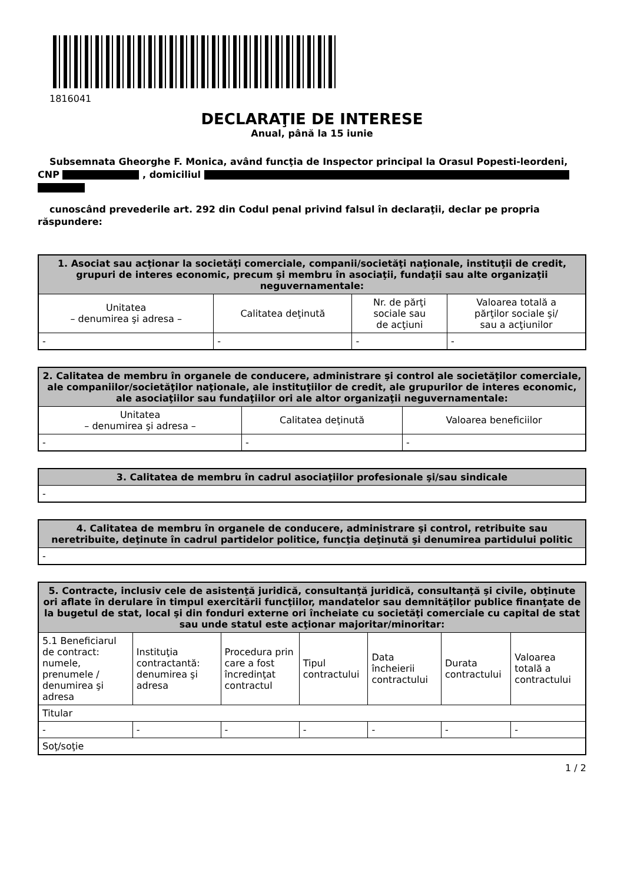1816041
DECLARAŢIE DE INTERESE
Anual, până la 15 iunie
Subsemnata Gheorghe F. Monica, având funcţia de Inspector principal la Orasul Popesti-leordeni, CNP , domiciliul
cunoscând prevederile art. 292 din Codul penal privind falsul în declaraţii, declar pe propria răspundere:
| 1. Asociat sau acţionar la societăţi comerciale, companii/societăţi naţionale, instituţii de credit, grupuri de interes economic, precum şi membru în asociaţii, fundaţii sau alte organizaţii neguvernamentale: | | | |
| --- | --- | --- | --- |
| Unitatea – denumirea şi adresa – | Calitatea deţinută | Nr. de părţi sociale sau de acţiuni | Valoarea totală a părţilor sociale şi/ sau a acţiunilor |
| - | - | - | - |
| 2. Calitatea de membru în organele de conducere, administrare şi control ale societăţilor comerciale, ale companiilor/societăţilor naţionale, ale instituţiilor de credit, ale grupurilor de interes economic, ale asociaţiilor sau fundaţiilor ori ale altor organizaţii neguvernamentale: | | |
| --- | --- | --- |
| Unitatea – denumirea şi adresa – | Calitatea deţinută | Valoarea beneficiilor |
| - | - | - |
| 3. Calitatea de membru în cadrul asociaţiilor profesionale şi/sau sindicale |
| --- |
| - |
| 4. Calitatea de membru în organele de conducere, administrare şi control, retribuite sau neretribuite, deţinute în cadrul partidelor politice, funcţia deţinută şi denumirea partidului politic |
| --- |
| - |
| 5. Contracte, inclusiv cele de asistenţă juridică, consultanţă juridică, consultanţă şi civile, obţinute ori aflate în derulare în timpul exercitării funcţiilor, mandatelor sau demnităţilor publice finanţate de la bugetul de stat, local şi din fonduri externe ori încheiate cu societăţi comerciale cu capital de stat sau unde statul este acţionar majoritar/minoritar: | | | | | | |
| --- | --- | --- | --- | --- | --- | --- |
| 5.1 Beneficiarul de contract: numele, prenumele / denumirea şi adresa | Instituţia contractantă: denumirea şi adresa | Procedura prin care a fost încredinţat contractul | Tipul contractului | Data încheierii contractului | Durata contractului | Valoarea totală a contractului |
| Titular | | | | | | |
| - | - | - | - | - | - | - |
| Soţ/soţie | | | | | | |
1 / 2